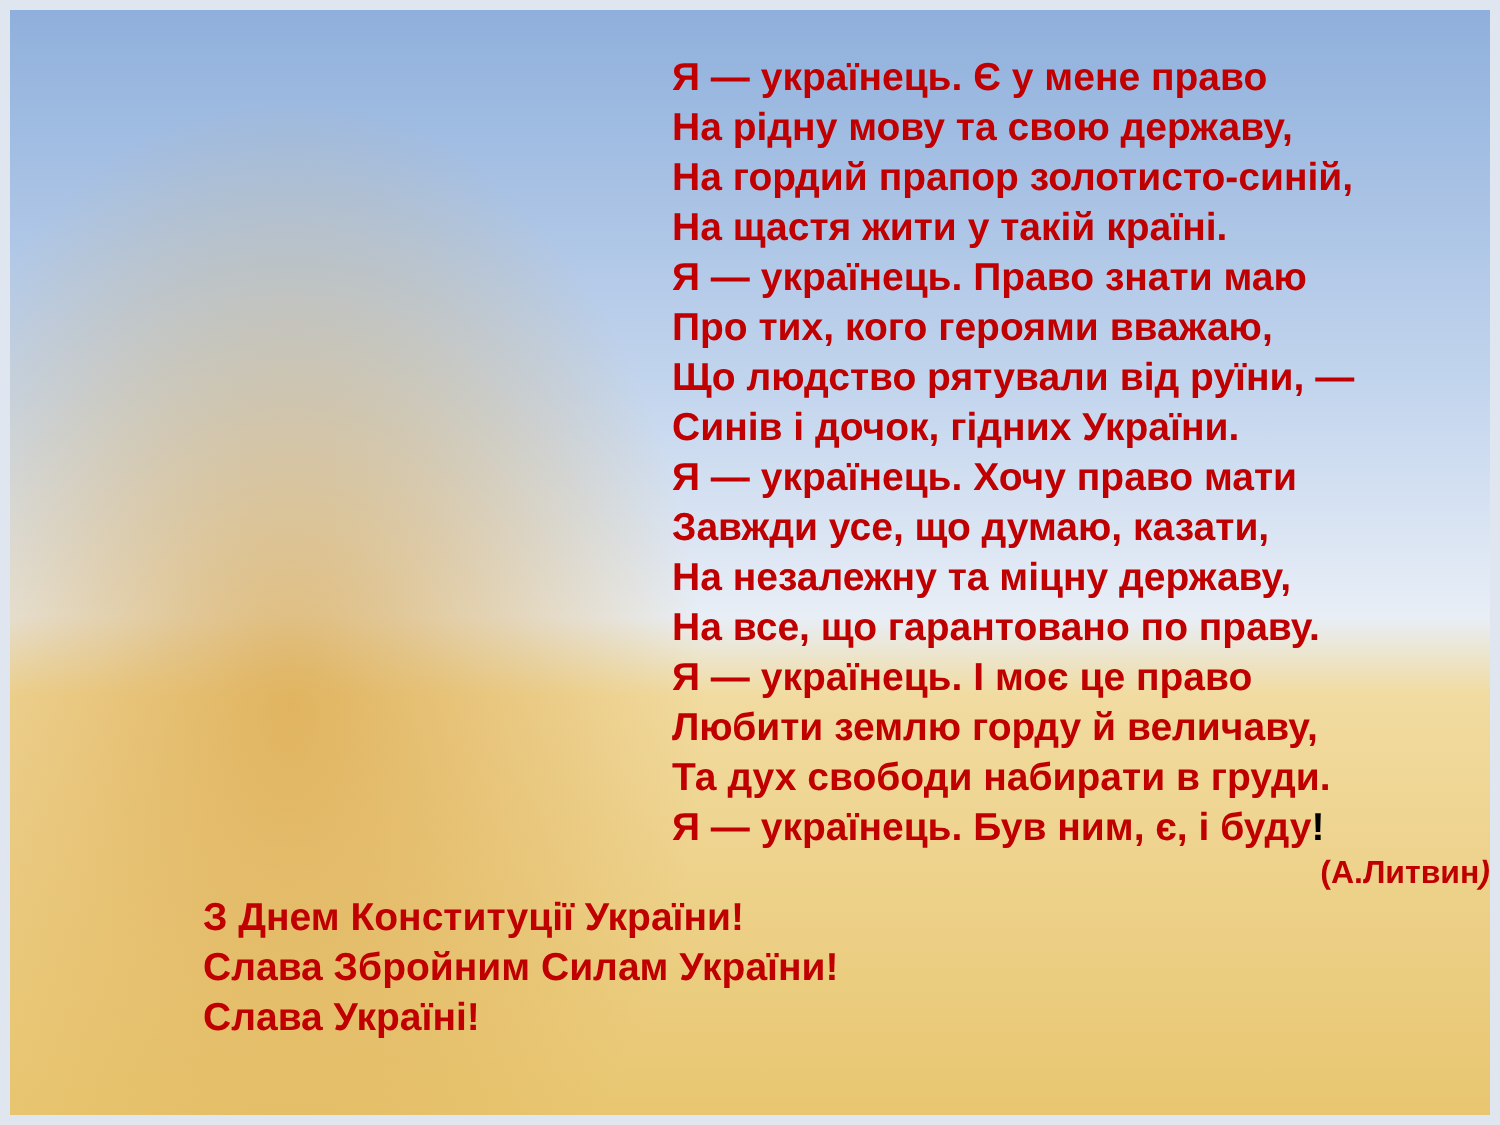Я — українець. Є у мене право
На рідну мову та свою державу,
На гордий прапор золотисто-синій,
На щастя жити у такій країні.
Я — українець. Право знати маю
Про тих, кого героями вважаю,
Що людство рятували від руїни, —
Синів і дочок, гідних України.
Я — українець. Хочу право мати
Завжди усе, що думаю, казати,
На незалежну та міцну державу,
На все, що гарантовано по праву.
Я — українець. І моє це право
Любити землю горду й величаву,
Та дух свободи набирати в груди.
Я — українець. Був ним, є, і буду!
(А.Литвин)
З Днем Конституції України!
Слава Збройним Силам України!
Слава Україні!